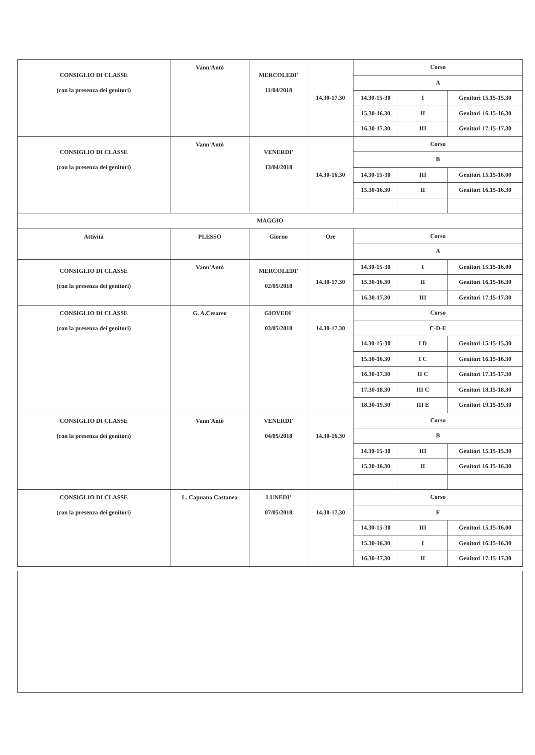| CONSIGLIO DI CLASSE (con la presenza dei genitori) | Vann'Antò | MERCOLEDI' 11/04/2018 | 14.30-17.30 | Corso | | |
| | | | | A | | |
| | | | | 14.30-15-30 | I | Genitori 15.15-15.30 |
| | | | | 15.30-16.30 | II | Genitori 16.15-16.30 |
| | | | | 16.30-17.30 | III | Genitori 17.15-17.30 |
| CONSIGLIO DI CLASSE (con la presenza dei genitori) | Vann'Antò | VENERDI' 13/04/2018 | 14.30-16.30 | Corso | | |
| | | | | B | | |
| | | | | 14.30-15-30 | III | Genitori 15.15-16.00 |
| | | | | 15.30-16.30 | II | Genitori 16.15-16.30 |
| MAGGIO | | | | | | |
| Attività | PLESSO | Giorno | Ore | Corso | | |
| | | | | A | | |
| CONSIGLIO DI CLASSE (con la presenza dei genitori) | Vann'Antò | MERCOLEDI' 02/05/2018 | 14.30-17.30 | 14.30-15-30 | I | Genitori 15.15-16.00 |
| | | | | 15.30-16.30 | II | Genitori 16.15-16.30 |
| | | | | 16.30-17.30 | III | Genitori 17.15-17.30 |
| CONSIGLIO DI CLASSE (con la presenza dei genitori) | G. A.Cesareo | GIOVEDI' 03/05/2018 | 14.30-17.30 | Corso | | |
| | | | | C-D-E | | |
| | | | | 14.30-15-30 | I D | Genitori 15.15-15.30 |
| | | | | 15.30-16.30 | I C | Genitori 16.15-16.30 |
| | | | | 16.30-17.30 | II C | Genitori 17.15-17.30 |
| | | | | 17.30-18.30 | III C | Genitori 18.15-18.30 |
| | | | | 18.30-19.30 | III E | Genitori 19.15-19.30 |
| CONSIGLIO DI CLASSE (con la presenza dei genitori) | Vann'Antò | VENERDI' 04/05/2018 | 14.30-16.30 | Corso | | |
| | | | | B | | |
| | | | | 14.30-15-30 | III | Genitori 15.15-15.30 |
| | | | | 15.30-16.30 | II | Genitori 16.15-16.30 |
| CONSIGLIO DI CLASSE (con la presenza dei genitori) | L. Capuana Castanea | LUNEDI' 07/05/2018 | 14.30-17.30 | Corso | | |
| | | | | F | | |
| | | | | 14.30-15-30 | III | Genitori 15.15-16.00 |
| | | | | 15.30-16.30 | I | Genitori 16.15-16.30 |
| | | | | 16.30-17.30 | II | Genitori 17.15-17.30 |